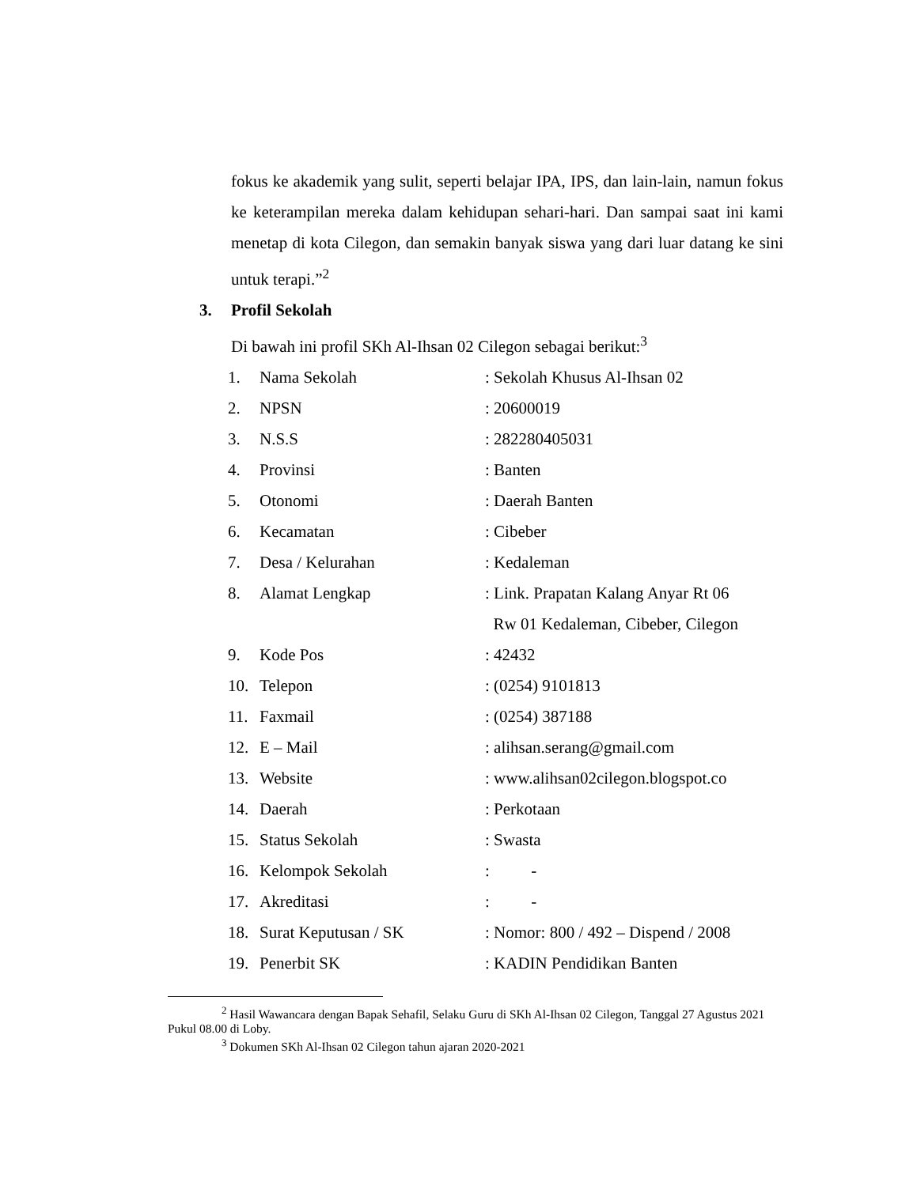fokus ke akademik yang sulit, seperti belajar IPA, IPS, dan lain-lain, namun fokus ke keterampilan mereka dalam kehidupan sehari-hari. Dan sampai saat ini kami menetap di kota Cilegon, dan semakin banyak siswa yang dari luar datang ke sini untuk terapi.”<sup>2</sup>
3. Profil Sekolah
Di bawah ini profil SKh Al-Ihsan 02 Cilegon sebagai berikut:<sup>3</sup>
| 1. | Nama Sekolah | : Sekolah Khusus Al-Ihsan 02 |
| 2. | NPSN | : 20600019 |
| 3. | N.S.S | : 282280405031 |
| 4. | Provinsi | : Banten |
| 5. | Otonomi | : Daerah Banten |
| 6. | Kecamatan | : Cibeber |
| 7. | Desa / Kelurahan | : Kedaleman |
| 8. | Alamat Lengkap | : Link. Prapatan Kalang Anyar Rt 06 Rw 01 Kedaleman, Cibeber, Cilegon |
| 9. | Kode Pos | : 42432 |
| 10. | Telepon | : (0254) 9101813 |
| 11. | Faxmail | : (0254) 387188 |
| 12. | E – Mail | : alihsan.serang@gmail.com |
| 13. | Website | : www.alihsan02cilegon.blogspot.co |
| 14. | Daerah | : Perkotaan |
| 15. | Status Sekolah | : Swasta |
| 16. | Kelompok Sekolah | : - |
| 17. | Akreditasi | : - |
| 18. | Surat Keputusan / SK | : Nomor: 800 / 492 – Dispend / 2008 |
| 19. | Penerbit SK | : KADIN Pendidikan Banten |
<sup>2</sup> Hasil Wawancara dengan Bapak Sehafil, Selaku Guru di SKh Al-Ihsan 02 Cilegon, Tanggal 27 Agustus 2021 Pukul 08.00 di Loby.
<sup>3</sup> Dokumen SKh Al-Ihsan 02 Cilegon tahun ajaran 2020-2021